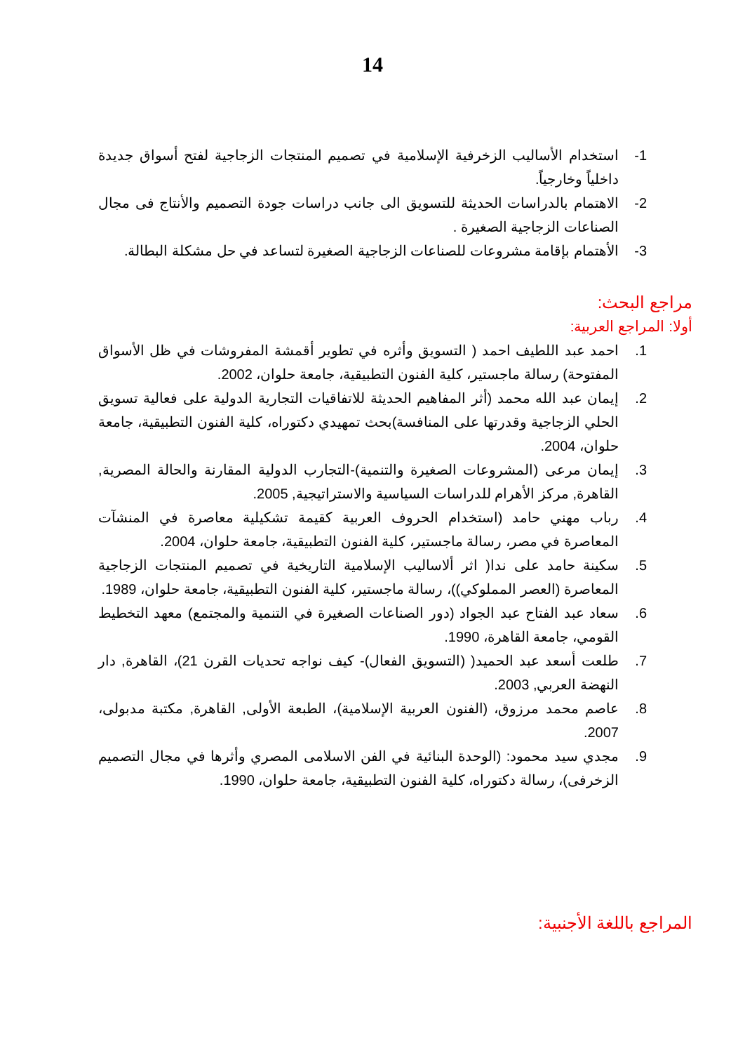14
1- استخدام الأساليب الزخرفية الإسلامية في تصميم المنتجات الزجاجية لفتح أسواق جديدة داخلياً وخارجياً.
2- الاهتمام بالدراسات الحديثة للتسويق الى جانب دراسات جودة التصميم والأنتاج فى مجال الصناعات الزجاجية الصغيرة .
3- الأهتمام بإقامة مشروعات للصناعات الزجاجية الصغيرة لتساعد في حل مشكلة البطالة.
مراجع البحث:
أولا: المراجع العربية:
1. احمد عبد اللطيف احمد ( التسويق وأثره في تطوير أقمشة المفروشات في ظل الأسواق المفتوحة) رسالة ماجستير، كلية الفنون التطبيقية، جامعة حلوان، 2002.
2. إيمان عبد الله محمد (أثر المفاهيم الحديثة للاتفاقيات التجارية الدولية على فعالية تسويق الحلي الزجاجية وقدرتها على المنافسة)بحث تمهيدي دكتوراه، كلية الفنون التطبيقية، جامعة حلوان، 2004.
3. إيمان مرعى (المشروعات الصغيرة والتنمية)-التجارب الدولية المقارنة والحالة المصرية, القاهرة, مركز الأهرام للدراسات السياسية والاستراتيجية, 2005.
4. رباب مهني حامد (استخدام الحروف العربية كقيمة تشكيلية معاصرة في المنشآت المعاصرة في مصر، رسالة ماجستير، كلية الفنون التطبيقية، جامعة حلوان، 2004.
5. سكينة حامد على ندا( اثر ألاساليب الإسلامية التاريخية في تصميم المنتجات الزجاجية المعاصرة (العصر المملوكي))، رسالة ماجستير، كلية الفنون التطبيقية، جامعة حلوان، 1989.
6. سعاد عبد الفتاح عبد الجواد (دور الصناعات الصغيرة في التنمية والمجتمع) معهد التخطيط القومي، جامعة القاهرة، 1990.
7. طلعت أسعد عبد الحميد( (التسويق الفعال)- كيف نواجه تحديات القرن 21)، القاهرة, دار النهضة العربي, 2003.
8. عاصم محمد مرزوق، (الفنون العربية الإسلامية)، الطبعة الأولى, القاهرة, مكتبة مدبولى، 2007.
9. مجدي سيد محمود: (الوحدة البنائية في الفن الاسلامى المصري وأثرها في مجال التصميم الزخرفى)، رسالة دكتوراه، كلية الفنون التطبيقية، جامعة حلوان، 1990.
المراجع باللغة الأجنبية: